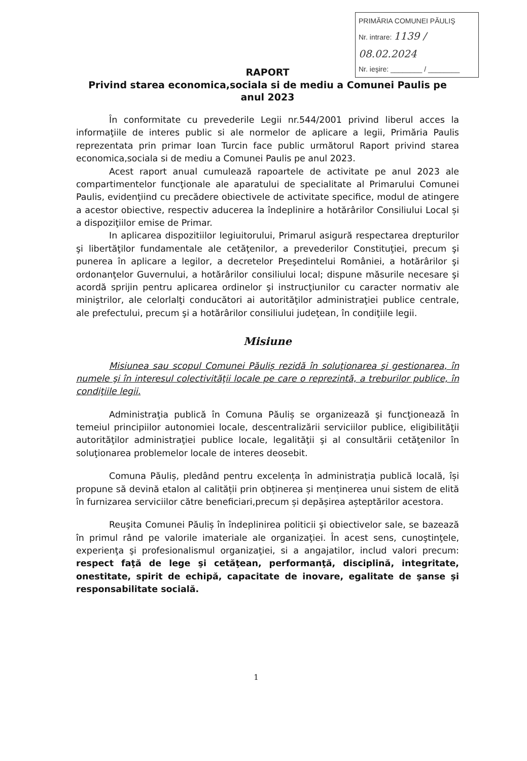PRIMĂRIA COMUNEI PĂULIŞ
Nr. intrare: 1139 / 08.02.2024
Nr. ieşire: ________ / ________
RAPORT
Privind starea economica,sociala si de mediu a Comunei Paulis pe anul 2023
În conformitate cu prevederile Legii nr.544/2001 privind liberul acces la informaţiile de interes public si ale normelor de aplicare a legii, Primăria Paulis reprezentata prin primar Ioan Turcin face public următorul Raport privind starea economica,sociala si de mediu a Comunei Paulis pe anul 2023.
Acest raport anual cumulează rapoartele de activitate pe anul 2023 ale compartimentelor funcţionale ale aparatului de specialitate al Primarului Comunei Paulis, evidenţiind cu precădere obiectivele de activitate specifice, modul de atingere a acestor obiective, respectiv aducerea la îndeplinire a hotărârilor Consiliului Local și a dispoziţiilor emise de Primar.
In aplicarea dispozitiilor legiuitorului, Primarul asigură respectarea drepturilor şi libertăţilor fundamentale ale cetăţenilor, a prevederilor Constituţiei, precum şi punerea în aplicare a legilor, a decretelor Preşedintelui României, a hotărârilor şi ordonanţelor Guvernului, a hotărârilor consiliului local; dispune măsurile necesare şi acordă sprijin pentru aplicarea ordinelor şi instrucţiunilor cu caracter normativ ale miniştrilor, ale celorlalţi conducători ai autorităţilor administraţiei publice centrale, ale prefectului, precum şi a hotărârilor consiliului judeţean, în condiţiile legii.
Misiune
Misiunea sau scopul Comunei Păuliș rezidă în soluţionarea şi gestionarea, în numele şi în interesul colectivităţii locale pe care o reprezintă, a treburilor publice, în condiţiile legii.
Administraţia publică în Comuna Păuliș se organizează şi funcţionează în temeiul principiilor autonomiei locale, descentralizării serviciilor publice, eligibilităţii autorităţilor administraţiei publice locale, legalităţii şi al consultării cetăţenilor în soluţionarea problemelor locale de interes deosebit.
Comuna Păuliș, pledând pentru excelența în administrația publică locală, își propune să devină etalon al calității prin obținerea și menținerea unui sistem de elită în furnizarea serviciilor către beneficiari,precum și depășirea așteptărilor acestora.
Reuşita Comunei Păuliș în îndeplinirea politicii şi obiectivelor sale, se bazează în primul rând pe valorile imateriale ale organizaţiei. În acest sens, cunoştinţele, experienţa şi profesionalismul organizaţiei, si a angajatilor, includ valori precum: respect faţă de lege şi cetăţean, performanţă, disciplină, integritate, onestitate, spirit de echipă, capacitate de inovare, egalitate de şanse şi responsabilitate socială.
1